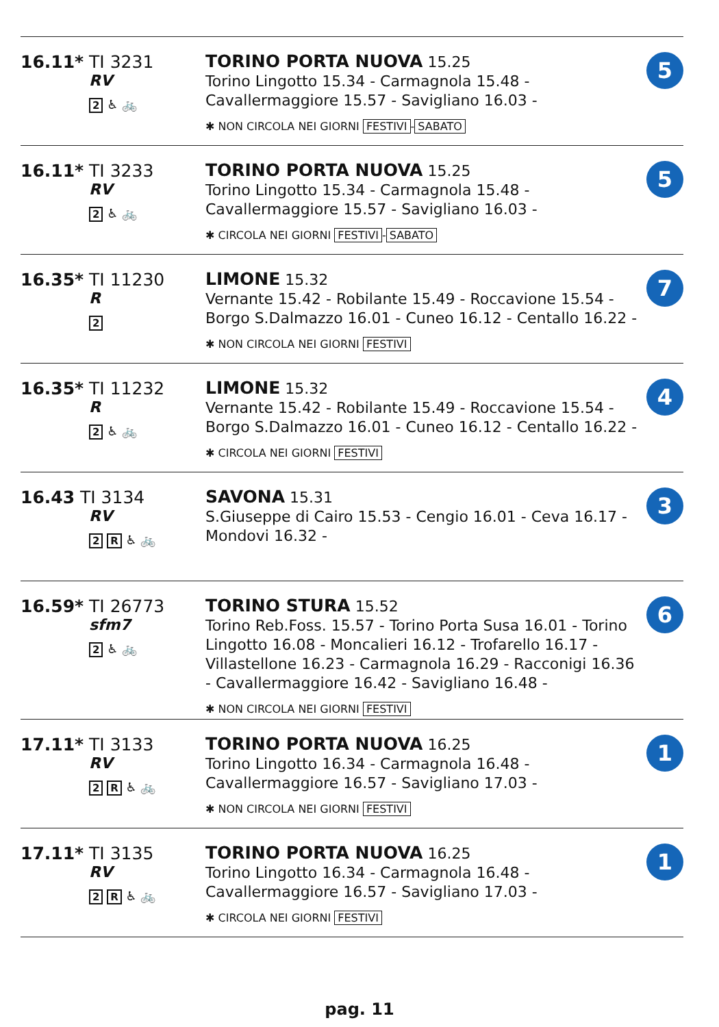| 16.11* TI 3231 RV 2 ♿ 🚲 | TORINO PORTA NUOVA 15.25 Torino Lingotto 15.34 - Carmagnola 15.48 - Cavallermaggiore 15.57 - Savigliano 16.03 - ✱ NON CIRCOLA NEI GIORNI FESTIVI - SABATO | 5 |
| 16.11* TI 3233 RV 2 ♿ 🚲 | TORINO PORTA NUOVA 15.25 Torino Lingotto 15.34 - Carmagnola 15.48 - Cavallermaggiore 15.57 - Savigliano 16.03 - ✱ CIRCOLA NEI GIORNI FESTIVI - SABATO | 5 |
| 16.35* TI 11230 R 2 | LIMONE 15.32 Vernante 15.42 - Robilante 15.49 - Roccavione 15.54 - Borgo S.Dalmazzo 16.01 - Cuneo 16.12 - Centallo 16.22 - ✱ NON CIRCOLA NEI GIORNI FESTIVI | 7 |
| 16.35* TI 11232 R 2 ♿ 🚲 | LIMONE 15.32 Vernante 15.42 - Robilante 15.49 - Roccavione 15.54 - Borgo S.Dalmazzo 16.01 - Cuneo 16.12 - Centallo 16.22 - ✱ CIRCOLA NEI GIORNI FESTIVI | 4 |
| 16.43 TI 3134 RV 2 R ♿ 🚲 | SAVONA 15.31 S.Giuseppe di Cairo 15.53 - Cengio 16.01 - Ceva 16.17 - Mondovi 16.32 - | 3 |
| 16.59* TI 26773 sfm7 2 ♿ 🚲 | TORINO STURA 15.52 Torino Reb.Foss. 15.57 - Torino Porta Susa 16.01 - Torino Lingotto 16.08 - Moncalieri 16.12 - Trofarello 16.17 - Villastellone 16.23 - Carmagnola 16.29 - Racconigi 16.36 - Cavallermaggiore 16.42 - Savigliano 16.48 - ✱ NON CIRCOLA NEI GIORNI FESTIVI | 6 |
| 17.11* TI 3133 RV 2 R ♿ 🚲 | TORINO PORTA NUOVA 16.25 Torino Lingotto 16.34 - Carmagnola 16.48 - Cavallermaggiore 16.57 - Savigliano 17.03 - ✱ NON CIRCOLA NEI GIORNI FESTIVI | 1 |
| 17.11* TI 3135 RV 2 R ♿ 🚲 | TORINO PORTA NUOVA 16.25 Torino Lingotto 16.34 - Carmagnola 16.48 - Cavallermaggiore 16.57 - Savigliano 17.03 - ✱ CIRCOLA NEI GIORNI FESTIVI | 1 |
pag. 11